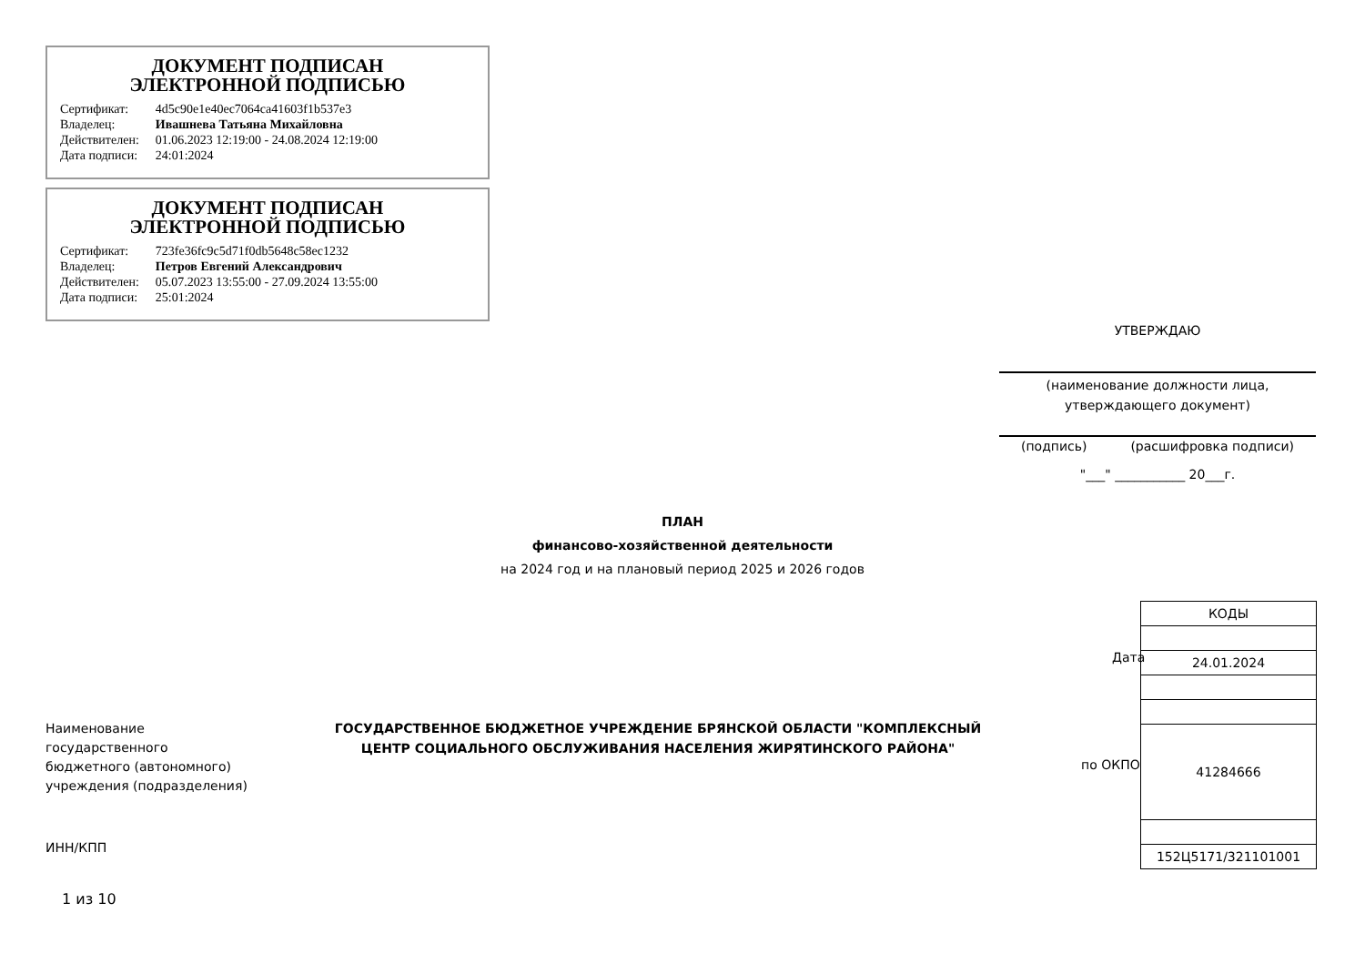ДОКУМЕНТ ПОДПИСАН
ЭЛЕКТРОННОЙ ПОДПИСЬЮ
| Сертификат: | 4d5c90e1e40ec7064ca41603f1b537e3 |
| Владелец: | Ивашнева Татьяна Михайловна |
| Действителен: | 01.06.2023 12:19:00 - 24.08.2024 12:19:00 |
| Дата подписи: | 24:01:2024 |
ДОКУМЕНТ ПОДПИСАН
ЭЛЕКТРОННОЙ ПОДПИСЬЮ
| Сертификат: | 723fe36fc9c5d71f0db5648c58ec1232 |
| Владелец: | Петров Евгений Александрович |
| Действителен: | 05.07.2023 13:55:00 - 27.09.2024 13:55:00 |
| Дата подписи: | 25:01:2024 |
УТВЕРЖДАЮ
(наименование должности лица,
утверждающего документ)
(подпись) (расшифровка подписи)
"___" ___________ 20___г.
ПЛАН
финансово-хозяйственной деятельности
на 2024 год и на плановый период 2025 и 2026 годов
| КОДЫ |
| 24.01.2024 |
| 41284666 |
| 152Ц5171/321101001 |
Дата
по ОКПО
Наименование
государственного
бюджетного (автономного)
учреждения (подразделения)
ГОСУДАРСТВЕННОЕ БЮДЖЕТНОЕ УЧРЕЖДЕНИЕ БРЯНСКОЙ ОБЛАСТИ "КОМПЛЕКСНЫЙ ЦЕНТР СОЦИАЛЬНОГО ОБСЛУЖИВАНИЯ НАСЕЛЕНИЯ ЖИРЯТИНСКОГО РАЙОНА"
ИНН/КПП
1 из 10